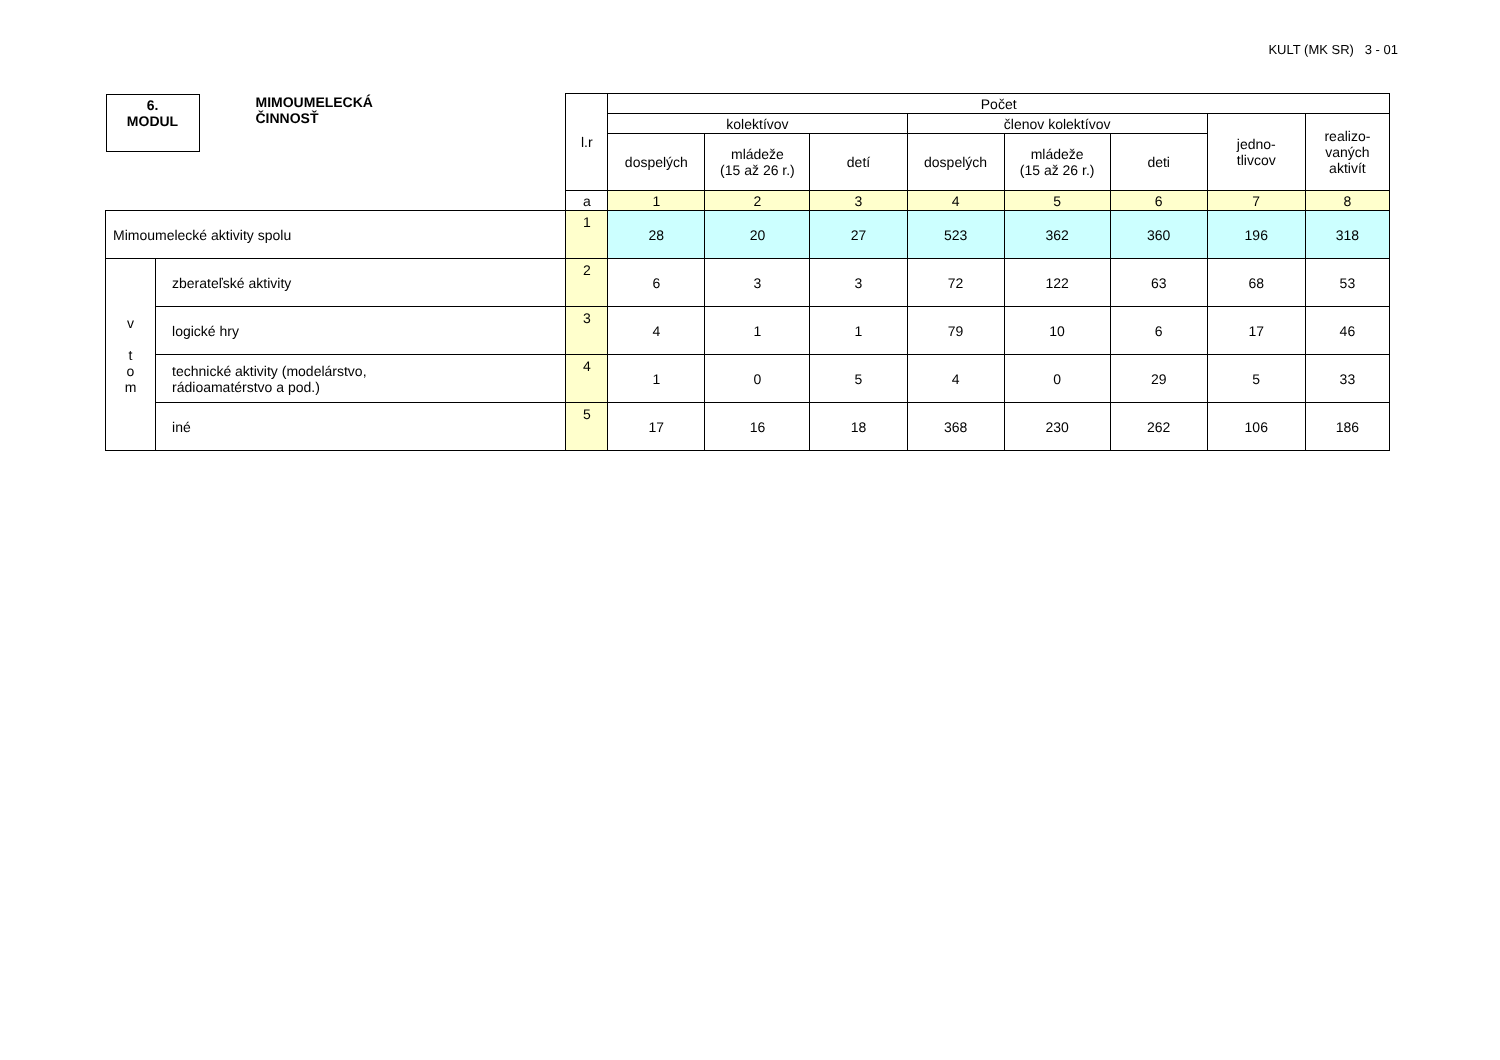KULT (MK SR) 3 - 01
| 6. MODUL MIMOUMELECKÁ ČINNOSŤ | | l.r | Počet | | | | | | | |
| | | | kolektívov | | | členov kolektívov | | | jedno- tlivcov | realizo- vaných aktivít |
| | | | dospelých | mládeže (15 až 26 r.) | detí | dospelých | mládeže (15 až 26 r.) | deti | | |
| | | a | 1 | 2 | 3 | 4 | 5 | 6 | 7 | 8 |
| Mimoumelecké aktivity spolu | | 1 | 28 | 20 | 27 | 523 | 362 | 360 | 196 | 318 |
| v t o m | zberateľské aktivity | 2 | 6 | 3 | 3 | 72 | 122 | 63 | 68 | 53 |
| | logické hry | 3 | 4 | 1 | 1 | 79 | 10 | 6 | 17 | 46 |
| | technické aktivity (modelárstvo, rádioamatérstvo a pod.) | 4 | 1 | 0 | 5 | 4 | 0 | 29 | 5 | 33 |
| | iné | 5 | 17 | 16 | 18 | 368 | 230 | 262 | 106 | 186 |